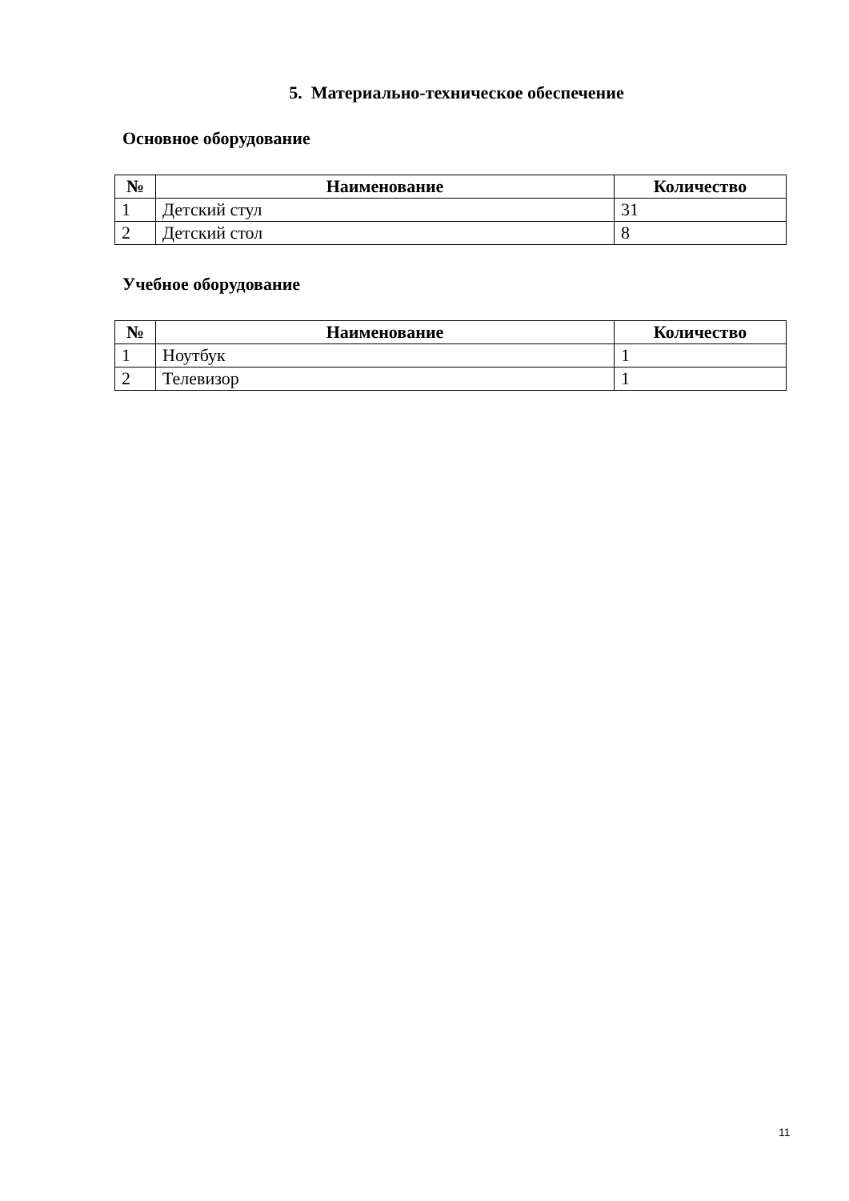5. Материально-техническое обеспечение
Основное оборудование
| № | Наименование | Количество |
| --- | --- | --- |
| 1 | Детский стул | 31 |
| 2 | Детский стол | 8 |
Учебное оборудование
| № | Наименование | Количество |
| --- | --- | --- |
| 1 | Ноутбук | 1 |
| 2 | Телевизор | 1 |
11